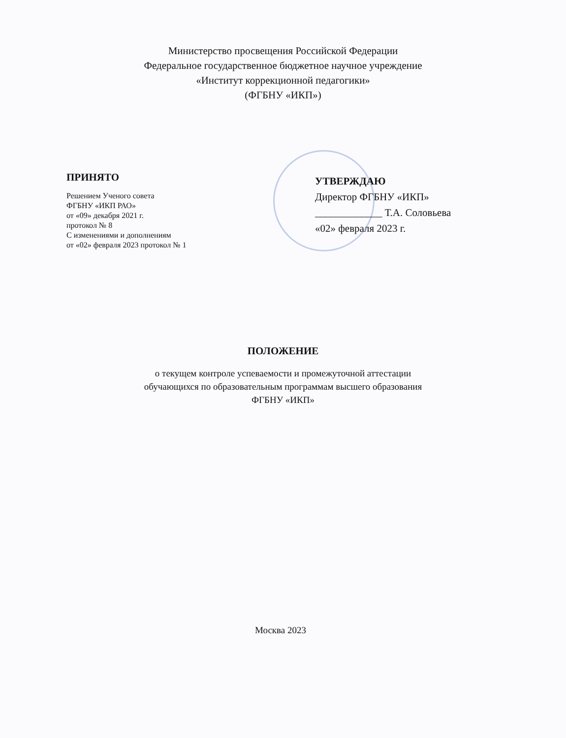Министерство просвещения Российской Федерации
Федеральное государственное бюджетное научное учреждение
«Институт коррекционной педагогики»
(ФГБНУ «ИКП»)
ПРИНЯТО
Решением Ученого совета
ФГБНУ «ИКП РАО»
от «09» декабря 2021 г.
протокол № 8
С изменениями и дополнениям
от «02» февраля 2023 протокол № 1
УТВЕРЖДАЮ
Директор ФГБНУ «ИКП»
_____________ Т.А. Соловьева
«02» февраля 2023 г.
ПОЛОЖЕНИЕ
о текущем контроле успеваемости и промежуточной аттестации
обучающихся по образовательным программам высшего образования
ФГБНУ «ИКП»
Москва 2023